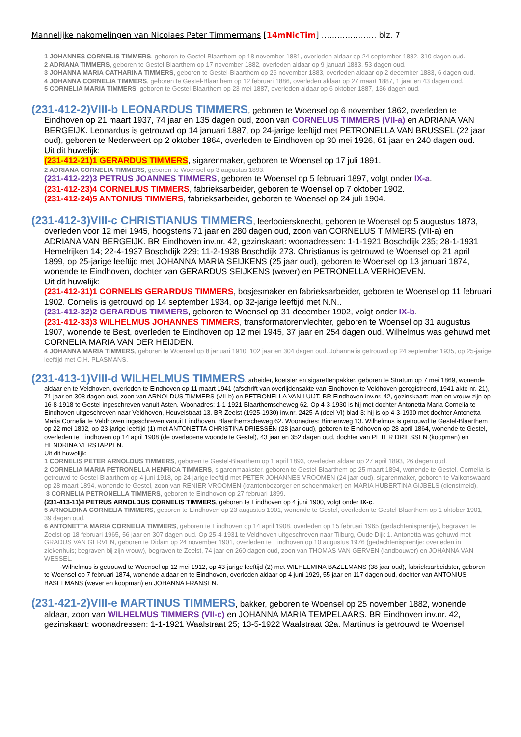Mannelijke nakomelingen van Nicolaes Peter Timmermans [14mNicTim] ………………… blz. 7
1 JOHANNES CORNELIS TIMMERS, geboren te Gestel-Blaarthem op 18 november 1881, overleden aldaar op 24 september 1882, 310 dagen oud.
2 ADRIANA TIMMERS, geboren te Gestel-Blaarthem op 17 november 1882, overleden aldaar op 9 januari 1883, 53 dagen oud.
3 JOHANNA MARIA CATHARINA TIMMERS, geboren te Gestel-Blaarthem op 26 november 1883, overleden aldaar op 2 december 1883, 6 dagen oud.
4 JOHANNA CORNELIA TIMMERS, geboren te Gestel-Blaarthem op 12 februari 1886, overleden aldaar op 27 maart 1887, 1 jaar en 43 dagen oud.
5 CORNELIA MARIA TIMMERS, geboren te Gestel-Blaarthem op 23 mei 1887, overleden aldaar op 6 oktober 1887, 136 dagen oud.
(231-412-2)VIII-b LEONARDUS TIMMERS, geboren te Woensel op 6 november 1862, overleden te Eindhoven op 21 maart 1937, 74 jaar en 135 dagen oud, zoon van CORNELUS TIMMERS (VII-a) en ADRIANA VAN BERGEIJK. Leonardus is getrouwd op 14 januari 1887, op 24-jarige leeftijd met PETRONELLA VAN BRUSSEL (22 jaar oud), geboren te Nederweert op 2 oktober 1864, overleden te Eindhoven op 30 mei 1926, 61 jaar en 240 dagen oud.
Uit dit huwelijk:
(231-412-21)1 GERARDUS TIMMERS, sigarenmaker, geboren te Woensel op 17 juli 1891.
2 ADRIANA CORNELIA TIMMERS, geboren te Woensel op 3 augustus 1893.
(231-412-22)3 PETRUS JOANNES TIMMERS, geboren te Woensel op 5 februari 1897, volgt onder IX-a.
(231-412-23)4 CORNELIUS TIMMERS, fabrieksarbeider, geboren te Woensel op 7 oktober 1902.
(231-412-24)5 ANTONIUS TIMMERS, fabrieksarbeider, geboren te Woensel op 24 juli 1904.
(231-412-3)VIII-c CHRISTIANUS TIMMERS, leerlooiersknecht, geboren te Woensel op 5 augustus 1873, overleden voor 12 mei 1945, hoogstens 71 jaar en 280 dagen oud, zoon van CORNELUS TIMMERS (VII-a) en ADRIANA VAN BERGEIJK. BR Eindhoven inv.nr. 42, gezinskaart: woonadressen: 1-1-1921 Boschdijk 235; 28-1-1931 Hemelrijken 14; 22-4-1937 Boschdijk 229; 11-2-1938 Boschdijk 273. Christianus is getrouwd te Woensel op 21 april 1899, op 25-jarige leeftijd met JOHANNA MARIA SEIJKENS (25 jaar oud), geboren te Woensel op 13 januari 1874, wonende te Eindhoven, dochter van GERARDUS SEIJKENS (wever) en PETRONELLA VERHOEVEN.
Uit dit huwelijk:
(231-412-31)1 CORNELIS GERARDUS TIMMERS, bosjesmaker en fabrieksarbeider, geboren te Woensel op 11 februari 1902. Cornelis is getrouwd op 14 september 1934, op 32-jarige leeftijd met N.N..
(231-412-32)2 GERARDUS TIMMERS, geboren te Woensel op 31 december 1902, volgt onder IX-b.
(231-412-33)3 WILHELMUS JOHANNES TIMMERS, transformatorenvlechter, geboren te Woensel op 31 augustus 1907, wonende te Best, overleden te Eindhoven op 12 mei 1945, 37 jaar en 254 dagen oud. Wilhelmus was gehuwd met CORNELIA MARIA VAN DER HEIJDEN.
4 JOHANNA MARIA TIMMERS, geboren te Woensel op 8 januari 1910, 102 jaar en 304 dagen oud. Johanna is getrouwd op 24 september 1935, op 25-jarige leeftijd met C.H. PLASMANS.
(231-413-1)VIII-d WILHELMUS TIMMERS, arbeider, koetsier en sigarettenpakker, geboren te Stratum op 7 mei 1869, wonende aldaar en te Veldhoven, overleden te Eindhoven op 11 maart 1941 (afschrift van overlijdensakte van Eindhoven te Veldhoven geregistreerd, 1941 akte nr. 21), 71 jaar en 308 dagen oud, zoon van ARNOLDUS TIMMERS (VII-b) en PETRONELLA VAN LUIJT. BR Eindhoven inv.nr. 42, gezinskaart: man en vrouw zijn op 16-8-1918 te Gestel ingeschreven vanuit Asten. Woonadres: 1-1-1921 Blaarthemscheweg 62. Op 4-3-1930 is hij met dochter Antonetta Maria Cornelia te Eindhoven uitgeschreven naar Veldhoven, Heuvelstraat 13. BR Zeelst (1925-1930) inv.nr. 2425-A (deel VI) blad 3: hij is op 4-3-1930 met dochter Antonetta Maria Cornelia te Veldhoven ingeschreven vanuit Eindhoven, Blaarthemscheweg 62. Woonadres: Binnenweg 13. Wilhelmus is getrouwd te Gestel-Blaarthem op 22 mei 1892, op 23-jarige leeftijd (1) met ANTONETTA CHRISTINA DRIESSEN (28 jaar oud), geboren te Eindhoven op 28 april 1864, wonende te Gestel, overleden te Eindhoven op 14 april 1908 (de overledene woonde te Gestel), 43 jaar en 352 dagen oud, dochter van PETER DRIESSEN (koopman) en HENDRINA VERSTAPPEN.
Uit dit huwelijk:
1 CORNELIS PETER ARNOLDUS TIMMERS, geboren te Gestel-Blaarthem op 1 april 1893, overleden aldaar op 27 april 1893, 26 dagen oud.
2 CORNELIA MARIA PETRONELLA HENRICA TIMMERS, sigarenmaakster, geboren te Gestel-Blaarthem op 25 maart 1894, wonende te Gestel. Cornelia is getrouwd te Gestel-Blaarthem op 4 juni 1918, op 24-jarige leeftijd met PETER JOHANNES VROOMEN (24 jaar oud), sigarenmaker, geboren te Valkenswaard op 28 maart 1894, wonende te Gestel, zoon van RENIER VROOMEN (krantenbezorger en schoenmaker) en MARIA HUBERTINA GIJBELS (dienstmeid).
3 CORNELIA PETRONELLA TIMMERS, geboren te Eindhoven op 27 februari 1899.
(231-413-11)4 PETRUS ARNOLDUS CORNELIS TIMMERS, geboren te Eindhoven op 4 juni 1900, volgt onder IX-c.
5 ARNOLDINA CORNELIA TIMMERS, geboren te Eindhoven op 23 augustus 1901, wonende te Gestel, overleden te Gestel-Blaarthem op 1 oktober 1901, 39 dagen oud.
6 ANTONETTA MARIA CORNELIA TIMMERS, geboren te Eindhoven op 14 april 1908, overleden op 15 februari 1965 (gedachtenisprentje), begraven te Zeelst op 18 februari 1965, 56 jaar en 307 dagen oud. Op 25-4-1931 te Veldhoven uitgeschreven naar Tilburg, Oude Dijk 1. Antonetta was gehuwd met GRADUS VAN GERVEN, geboren te Didam op 24 november 1901, overleden te Eindhoven op 10 augustus 1976 (gedachtenisprentje: overleden in ziekenhuis; begraven bij zijn vrouw), begraven te Zeelst, 74 jaar en 260 dagen oud, zoon van THOMAS VAN GERVEN (landbouwer) en JOHANNA VAN WESSEL.
-Wilhelmus is getrouwd te Woensel op 12 mei 1912, op 43-jarige leeftijd (2) met WILHELMINA BAZELMANS (38 jaar oud), fabrieksarbeidster, geboren te Woensel op 7 februari 1874, wonende aldaar en te Eindhoven, overleden aldaar op 4 juni 1929, 55 jaar en 117 dagen oud, dochter van ANTONIUS BASELMANS (wever en koopman) en JOHANNA FRANSEN.
(231-421-2)VIII-e MARTINUS TIMMERS, bakker, geboren te Woensel op 25 november 1882, wonende aldaar, zoon van WILHELMUS TIMMERS (VII-c) en JOHANNA MARIA TEMPELAARS. BR Eindhoven inv.nr. 42, gezinskaart: woonadressen: 1-1-1921 Waalstraat 25; 13-5-1922 Waalstraat 32a. Martinus is getrouwd te Woensel